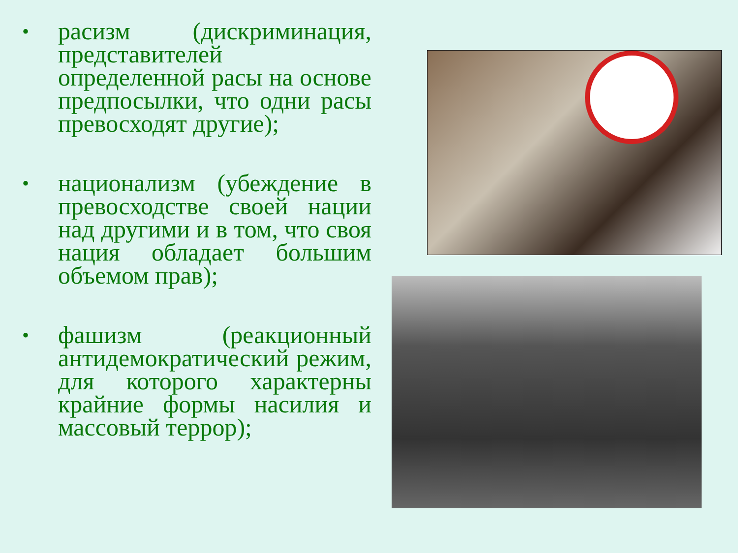•
расизм (дискриминация, представителей определенной расы на основе предпосылки, что одни расы превосходят другие);
•
национализм (убеждение в превосходстве своей нации над другими и в том, что своя нация обладает большим объемом прав);
•
фашизм (реакционный антидемократический режим, для которого характерны крайние формы насилия и массовый террор);